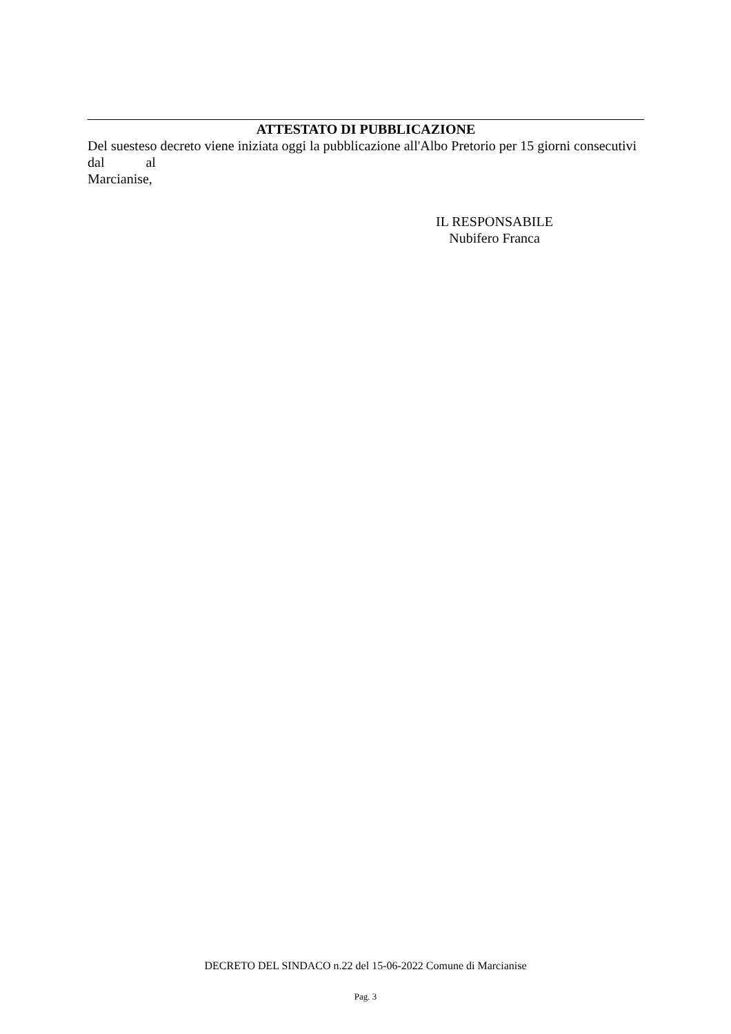ATTESTATO DI PUBBLICAZIONE
Del suesteso decreto viene iniziata oggi la pubblicazione all'Albo Pretorio per 15 giorni consecutivi dal al
Marcianise,
IL RESPONSABILE
Nubifero Franca
DECRETO DEL SINDACO n.22 del 15-06-2022 Comune di Marcianise
Pag. 3